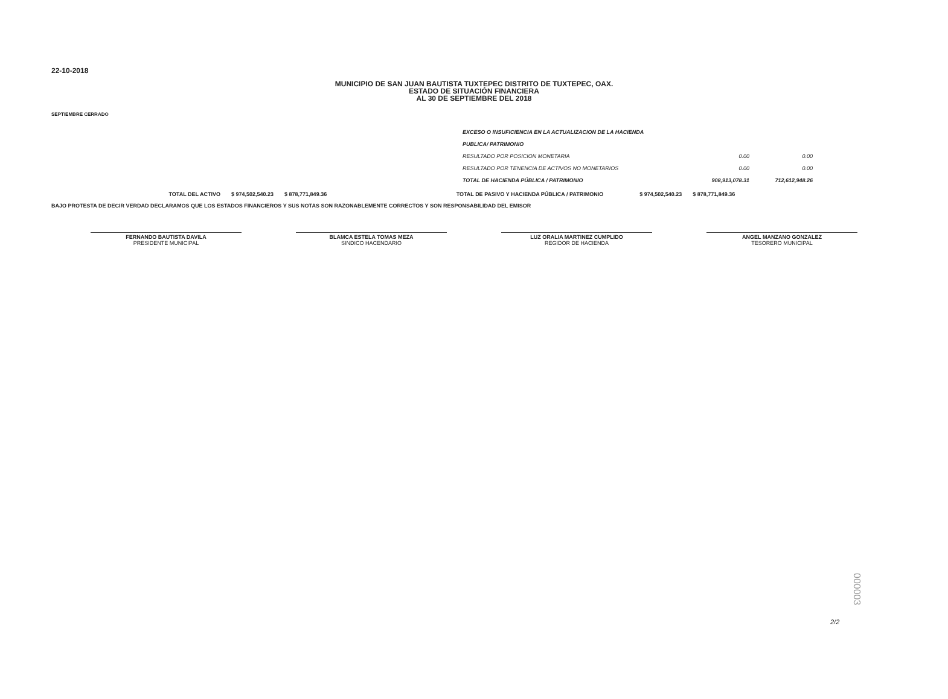22-10-2018
MUNICIPIO DE SAN JUAN BAUTISTA TUXTEPEC DISTRITO DE TUXTEPEC, OAX.
ESTADO DE SITUACIÓN FINANCIERA
AL 30 DE SEPTIEMBRE DEL 2018
SEPTIEMBRE CERRADO
| EXCESO O INSUFICIENCIA EN LA ACTUALIZACION DE LA HACIENDA | | |
| PUBLICA/ PATRIMONIO | | |
| RESULTADO POR POSICION MONETARIA | 0.00 | 0.00 |
| RESULTADO POR TENENCIA DE ACTIVOS NO MONETARIOS | 0.00 | 0.00 |
| TOTAL DE HACIENDA PÚBLICA / PATRIMONIO | 908,913,078.31 | 712,612,948.26 |
| TOTAL DEL ACTIVO | $ 974,502,540.23 | $ 878,771,849.36 | TOTAL DE PASIVO Y HACIENDA PÚBLICA / PATRIMONIO | $ 974,502,540.23 | $ 878,771,849.36 |
BAJO PROTESTA DE DECIR VERDAD DECLARAMOS QUE LOS ESTADOS FINANCIEROS Y SUS NOTAS SON RAZONABLEMENTE CORRECTOS Y SON RESPONSABILIDAD DEL EMISOR
FERNANDO BAUTISTA DAVILA
PRESIDENTE MUNICIPAL
BLAMCA ESTELA TOMAS MEZA
SINDICO HACENDARIO
LUZ ORALIA MARTINEZ CUMPLIDO
REGIDOR DE HACIENDA
ANGEL MANZANO GONZALEZ
TESORERO MUNICIPAL
2/2
000003